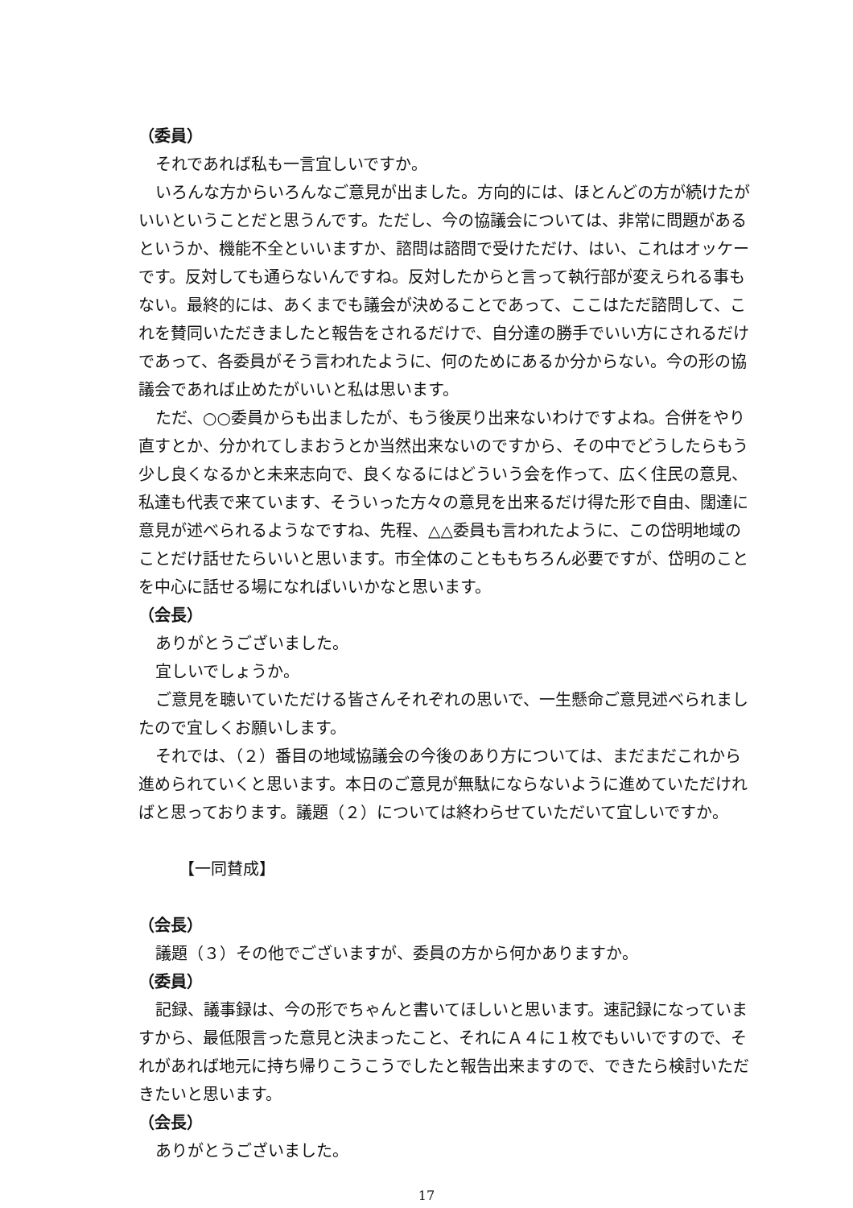（委員）
それであれば私も一言宜しいですか。
いろんな方からいろんなご意見が出ました。方向的には、ほとんどの方が続けたがいいということだと思うんです。ただし、今の協議会については、非常に問題があるというか、機能不全といいますか、諮問は諮問で受けただけ、はい、これはオッケーです。反対しても通らないんですね。反対したからと言って執行部が変えられる事もない。最終的には、あくまでも議会が決めることであって、ここはただ諮問して、これを賛同いただきましたと報告をされるだけで、自分達の勝手でいい方にされるだけであって、各委員がそう言われたように、何のためにあるか分からない。今の形の協議会であれば止めたがいいと私は思います。
ただ、○○委員からも出ましたが、もう後戻り出来ないわけですよね。合併をやり直すとか、分かれてしまおうとか当然出来ないのですから、その中でどうしたらもう少し良くなるかと未来志向で、良くなるにはどういう会を作って、広く住民の意見、私達も代表で来ています、そういった方々の意見を出来るだけ得た形で自由、闊達に意見が述べられるようなですね、先程、△△委員も言われたように、この岱明地域のことだけ話せたらいいと思います。市全体のことももちろん必要ですが、岱明のことを中心に話せる場になればいいかなと思います。
（会長）
ありがとうございました。
宜しいでしょうか。
ご意見を聴いていただける皆さんそれぞれの思いで、一生懸命ご意見述べられましたので宜しくお願いします。
それでは、（２）番目の地域協議会の今後のあり方については、まだまだこれから進められていくと思います。本日のご意見が無駄にならないように進めていただければと思っております。議題（２）については終わらせていただいて宜しいですか。
【一同賛成】
（会長）
議題（３）その他でございますが、委員の方から何かありますか。
（委員）
記録、議事録は、今の形でちゃんと書いてほしいと思います。速記録になっていますから、最低限言った意見と決まったこと、それにＡ４に１枚でもいいですので、それがあれば地元に持ち帰りこうこうでしたと報告出来ますので、できたら検討いただきたいと思います。
（会長）
ありがとうございました。
17